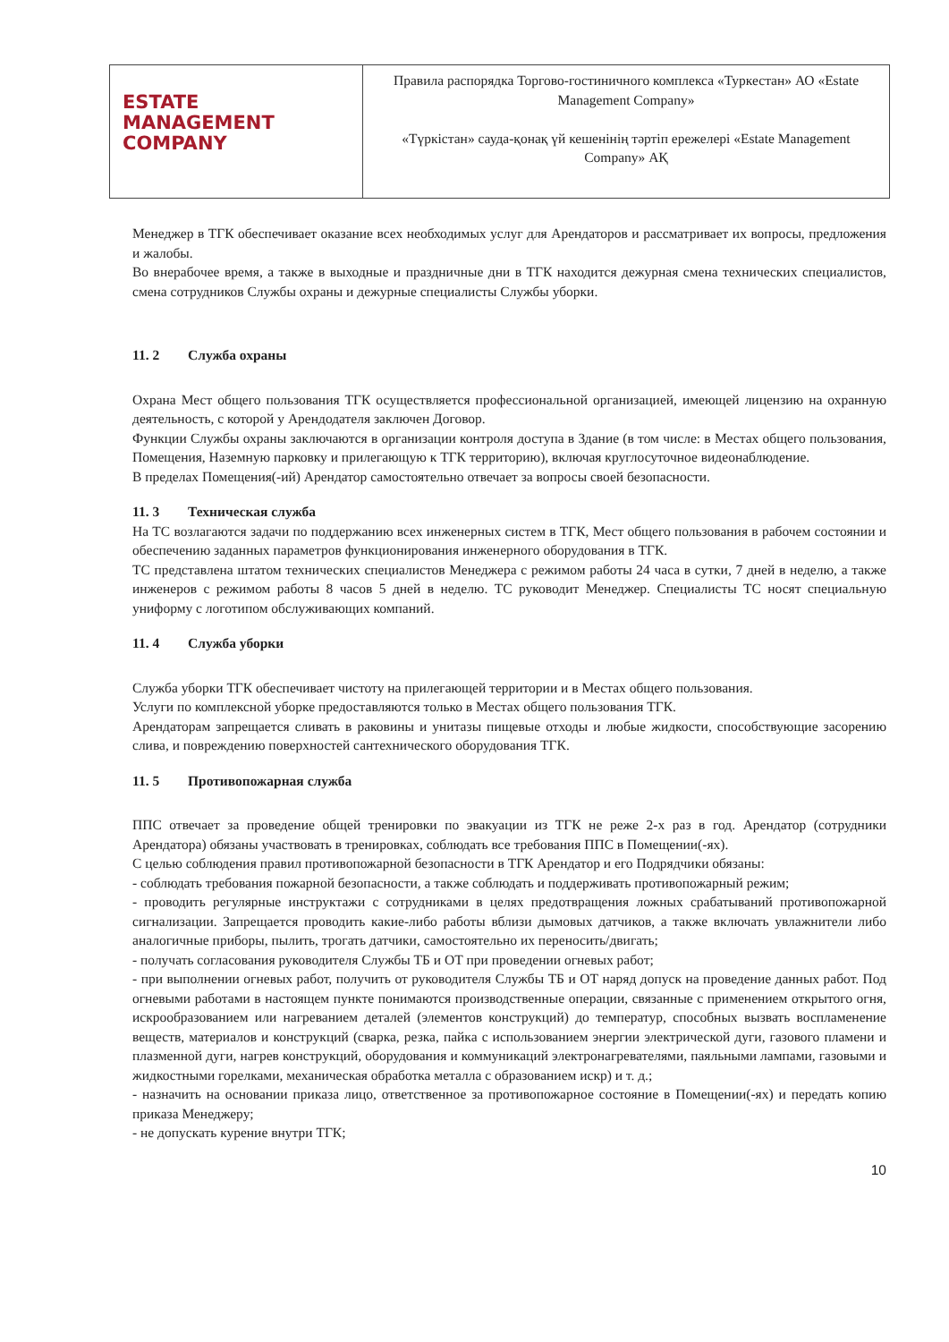| ESTATE MANAGEMENT COMPANY | Правила распорядка Торгово-гостиничного комплекса «Туркестан» АО «Estate Management Company» «Түркістан» сауда-қонақ үй кешенінің тәртіп ережелері «Estate Management Company» АҚ |
Менеджер в ТГК обеспечивает оказание всех необходимых услуг для Арендаторов и рассматривает их вопросы, предложения и жалобы.
Во внерабочее время, а также в выходные и праздничные дни в ТГК находится дежурная смена технических специалистов, смена сотрудников Службы охраны и дежурные специалисты Службы уборки.
11. 2 Служба охраны
Охрана Мест общего пользования ТГК осуществляется профессиональной организацией, имеющей лицензию на охранную деятельность, с которой у Арендодателя заключен Договор.
Функции Службы охраны заключаются в организации контроля доступа в Здание (в том числе: в Местах общего пользования, Помещения, Наземную парковку и прилегающую к ТГК территорию), включая круглосуточное видеонаблюдение.
В пределах Помещения(-ий) Арендатор самостоятельно отвечает за вопросы своей безопасности.
11. 3 Техническая служба
На ТС возлагаются задачи по поддержанию всех инженерных систем в ТГК, Мест общего пользования в рабочем состоянии и обеспечению заданных параметров функционирования инженерного оборудования в ТГК.
ТС представлена штатом технических специалистов Менеджера с режимом работы 24 часа в сутки, 7 дней в неделю, а также инженеров с режимом работы 8 часов 5 дней в неделю. ТС руководит Менеджер. Специалисты ТС носят специальную униформу с логотипом обслуживающих компаний.
11. 4 Служба уборки
Служба уборки ТГК обеспечивает чистоту на прилегающей территории и в Местах общего пользования.
Услуги по комплексной уборке предоставляются только в Местах общего пользования ТГК.
Арендаторам запрещается сливать в раковины и унитазы пищевые отходы и любые жидкости, способствующие засорению слива, и повреждению поверхностей сантехнического оборудования ТГК.
11. 5 Противопожарная служба
ППС отвечает за проведение общей тренировки по эвакуации из ТГК не реже 2-х раз в год. Арендатор (сотрудники Арендатора) обязаны участвовать в тренировках, соблюдать все требования ППС в Помещении(-ях).
С целью соблюдения правил противопожарной безопасности в ТГК Арендатор и его Подрядчики обязаны:
- соблюдать требования пожарной безопасности, а также соблюдать и поддерживать противопожарный режим;
- проводить регулярные инструктажи с сотрудниками в целях предотвращения ложных срабатываний противопожарной сигнализации. Запрещается проводить какие-либо работы вблизи дымовых датчиков, а также включать увлажнители либо аналогичные приборы, пылить, трогать датчики, самостоятельно их переносить/двигать;
- получать согласования руководителя Службы ТБ и ОТ при проведении огневых работ;
- при выполнении огневых работ, получить от руководителя Службы ТБ и ОТ наряд допуск на проведение данных работ. Под огневыми работами в настоящем пункте понимаются производственные операции, связанные с применением открытого огня, искрообразованием или нагреванием деталей (элементов конструкций) до температур, способных вызвать воспламенение веществ, материалов и конструкций (сварка, резка, пайка с использованием энергии электрической дуги, газового пламени и плазменной дуги, нагрев конструкций, оборудования и коммуникаций электронагревателями, паяльными лампами, газовыми и жидкостными горелками, механическая обработка металла с образованием искр) и т. д.;
- назначить на основании приказа лицо, ответственное за противопожарное состояние в Помещении(-ях) и передать копию приказа Менеджеру;
- не допускать курение внутри ТГК;
10